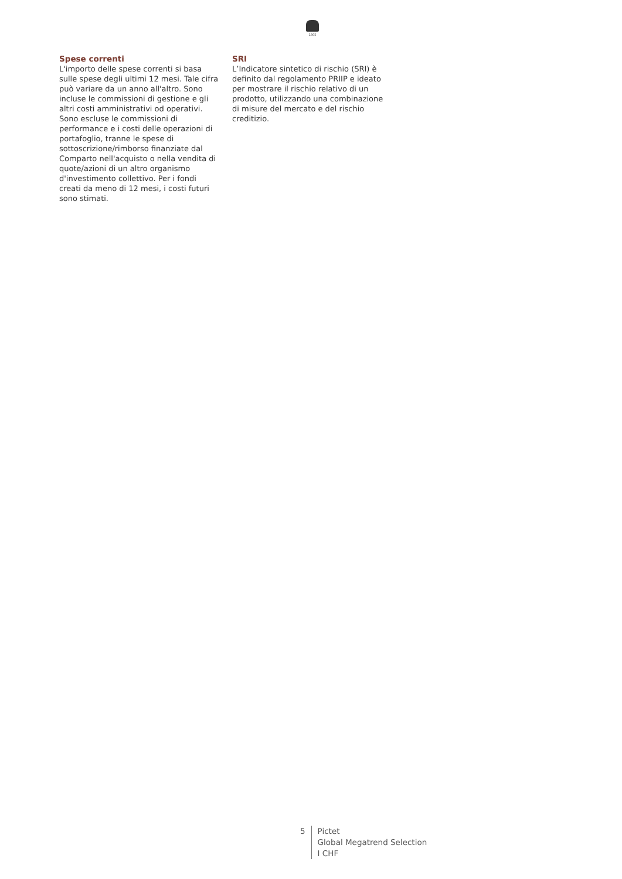1805
Spese correnti
L'importo delle spese correnti si basa sulle spese degli ultimi 12 mesi. Tale cifra può variare da un anno all'altro. Sono incluse le commissioni di gestione e gli altri costi amministrativi od operativi. Sono escluse le commissioni di performance e i costi delle operazioni di portafoglio, tranne le spese di sottoscrizione/rimborso finanziate dal Comparto nell'acquisto o nella vendita di quote/azioni di un altro organismo d'investimento collettivo. Per i fondi creati da meno di 12 mesi, i costi futuri sono stimati.
SRI
L’Indicatore sintetico di rischio (SRI) è definito dal regolamento PRIIP e ideato per mostrare il rischio relativo di un prodotto, utilizzando una combinazione di misure del mercato e del rischio creditizio.
5 Pictet
Global Megatrend Selection
I CHF